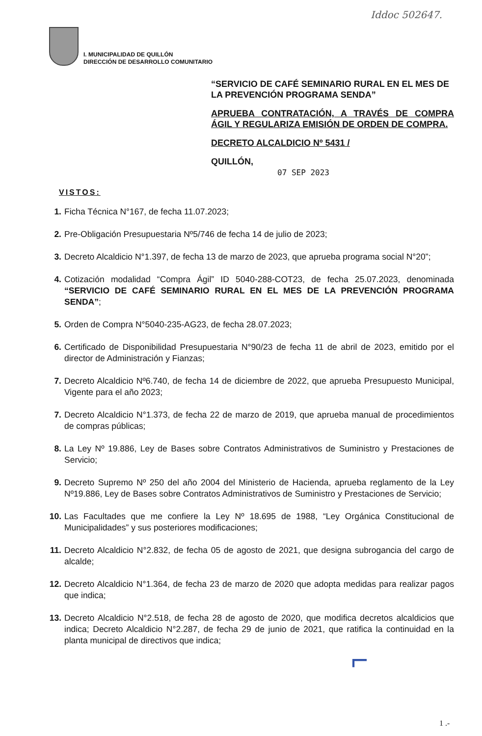Iddoc 502647.
I. MUNICIPALIDAD DE QUILLÓN
DIRECCIÓN DE DESARROLLO COMUNITARIO
“SERVICIO DE CAFÉ SEMINARIO RURAL EN EL MES DE LA PREVENCIÓN PROGRAMA SENDA”
APRUEBA CONTRATACIÓN, A TRAVÉS DE COMPRA ÁGIL Y REGULARIZA EMISIÓN DE ORDEN DE COMPRA.
DECRETO ALCALDICIO Nº 5431 /
QUILLÓN,
07 SEP 2023
VISTOS:
1. Ficha Técnica N°167, de fecha 11.07.2023;
2. Pre-Obligación Presupuestaria Nº5/746 de fecha 14 de julio de 2023;
3. Decreto Alcaldicio N°1.397, de fecha 13 de marzo de 2023, que aprueba programa social N°20”;
4. Cotización modalidad “Compra Ágil” ID 5040-288-COT23, de fecha 25.07.2023, denominada “SERVICIO DE CAFÉ SEMINARIO RURAL EN EL MES DE LA PREVENCIÓN PROGRAMA SENDA”;
5. Orden de Compra N°5040-235-AG23, de fecha 28.07.2023;
6. Certificado de Disponibilidad Presupuestaria N°90/23 de fecha 11 de abril de 2023, emitido por el director de Administración y Fianzas;
7. Decreto Alcaldicio Nº6.740, de fecha 14 de diciembre de 2022, que aprueba Presupuesto Municipal, Vigente para el año 2023;
7. Decreto Alcaldicio N°1.373, de fecha 22 de marzo de 2019, que aprueba manual de procedimientos de compras públicas;
8. La Ley Nº 19.886, Ley de Bases sobre Contratos Administrativos de Suministro y Prestaciones de Servicio;
9. Decreto Supremo Nº 250 del año 2004 del Ministerio de Hacienda, aprueba reglamento de la Ley Nº19.886, Ley de Bases sobre Contratos Administrativos de Suministro y Prestaciones de Servicio;
10. Las Facultades que me confiere la Ley Nº 18.695 de 1988, “Ley Orgánica Constitucional de Municipalidades” y sus posteriores modificaciones;
11. Decreto Alcaldicio N°2.832, de fecha 05 de agosto de 2021, que designa subrogancia del cargo de alcalde;
12. Decreto Alcaldicio N°1.364, de fecha 23 de marzo de 2020 que adopta medidas para realizar pagos que indica;
13. Decreto Alcaldicio N°2.518, de fecha 28 de agosto de 2020, que modifica decretos alcaldicios que indica; Decreto Alcaldicio N°2.287, de fecha 29 de junio de 2021, que ratifica la continuidad en la planta municipal de directivos que indica;
⌐
1 .-